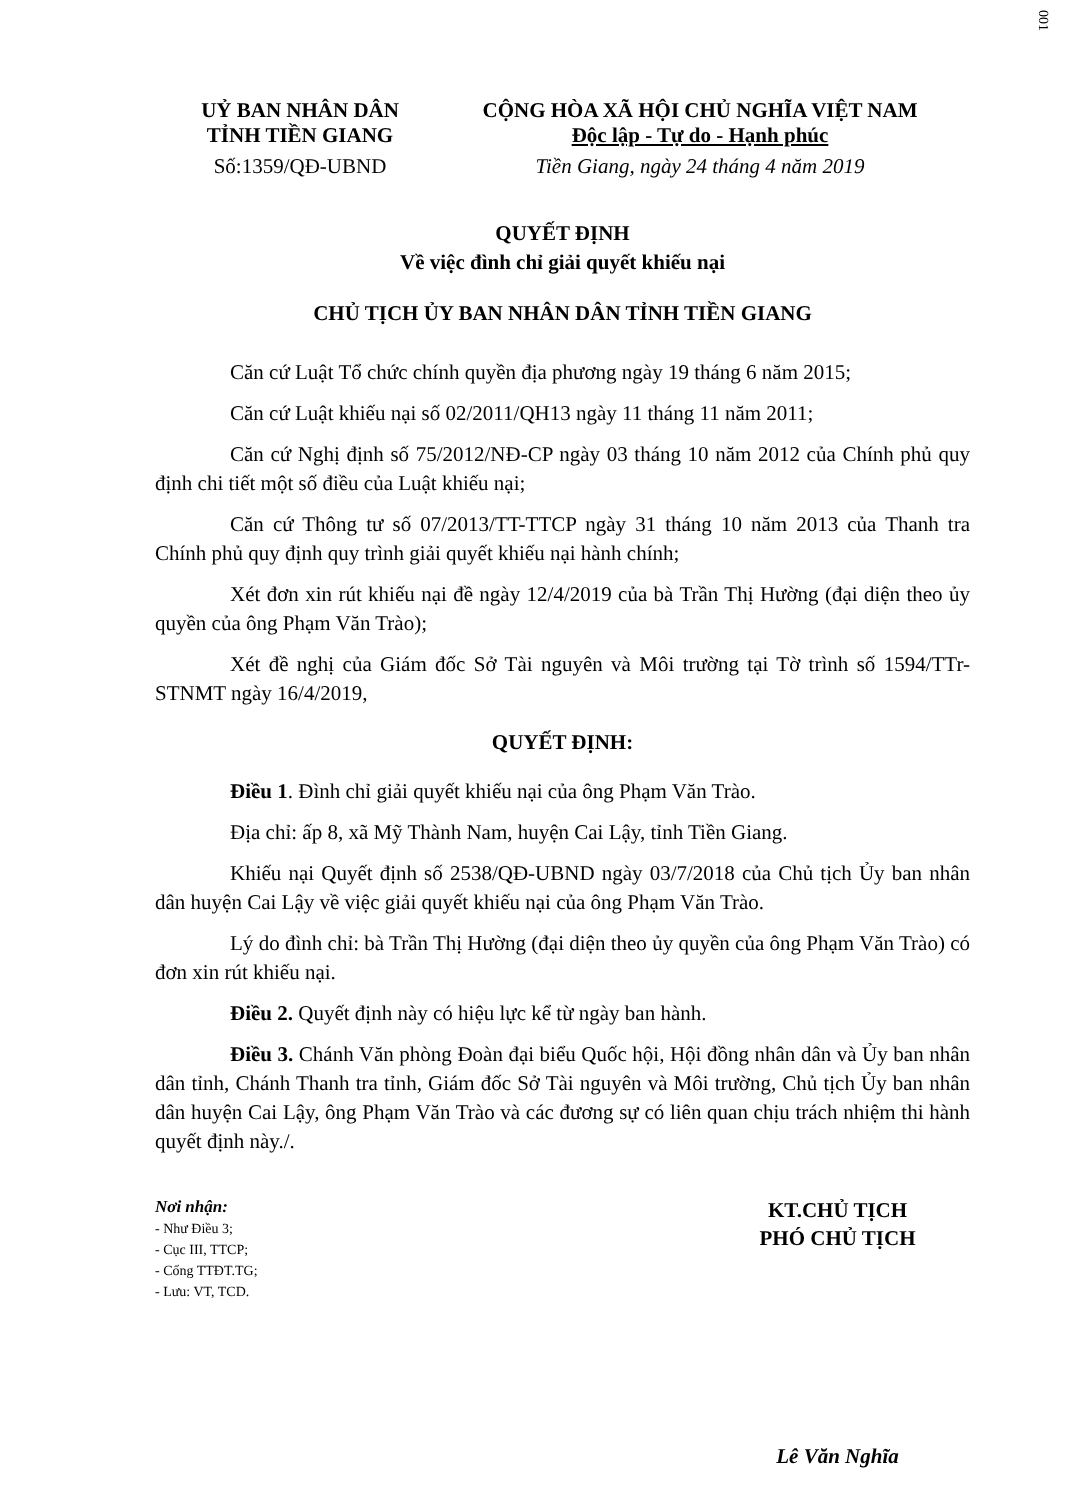001
UỶ BAN NHÂN DÂN
TỈNH TIỀN GIANG
Số:1359/QĐ-UBND
CỘNG HÒA XÃ HỘI CHỦ NGHĨA VIỆT NAM
Độc lập - Tự do - Hạnh phúc
Tiền Giang, ngày 24 tháng 4 năm 2019
QUYẾT ĐỊNH
Về việc đình chỉ giải quyết khiếu nại
CHỦ TỊCH ỦY BAN NHÂN DÂN TỈNH TIỀN GIANG
Căn cứ Luật Tổ chức chính quyền địa phương ngày 19 tháng 6 năm 2015;
Căn cứ Luật khiếu nại số 02/2011/QH13 ngày 11 tháng 11 năm 2011;
Căn cứ Nghị định số 75/2012/NĐ-CP ngày 03 tháng 10 năm 2012 của Chính phủ quy định chi tiết một số điều của Luật khiếu nại;
Căn cứ Thông tư số 07/2013/TT-TTCP ngày 31 tháng 10 năm 2013 của Thanh tra Chính phủ quy định quy trình giải quyết khiếu nại hành chính;
Xét đơn xin rút khiếu nại đề ngày 12/4/2019 của bà Trần Thị Hường (đại diện theo ủy quyền của ông Phạm Văn Trào);
Xét đề nghị của Giám đốc Sở Tài nguyên và Môi trường tại Tờ trình số 1594/TTr-STNMT ngày 16/4/2019,
QUYẾT ĐỊNH:
Điều 1. Đình chỉ giải quyết khiếu nại của ông Phạm Văn Trào.
Địa chỉ: ấp 8, xã Mỹ Thành Nam, huyện Cai Lậy, tỉnh Tiền Giang.
Khiếu nại Quyết định số 2538/QĐ-UBND ngày 03/7/2018 của Chủ tịch Ủy ban nhân dân huyện Cai Lậy về việc giải quyết khiếu nại của ông Phạm Văn Trào.
Lý do đình chỉ: bà Trần Thị Hường (đại diện theo ủy quyền của ông Phạm Văn Trào) có đơn xin rút khiếu nại.
Điều 2. Quyết định này có hiệu lực kể từ ngày ban hành.
Điều 3. Chánh Văn phòng Đoàn đại biểu Quốc hội, Hội đồng nhân dân và Ủy ban nhân dân tỉnh, Chánh Thanh tra tỉnh, Giám đốc Sở Tài nguyên và Môi trường, Chủ tịch Ủy ban nhân dân huyện Cai Lậy, ông Phạm Văn Trào và các đương sự có liên quan chịu trách nhiệm thi hành quyết định này./.
Nơi nhận:
- Như Điều 3;
- Cục III, TTCP;
- Cổng TTĐT.TG;
- Lưu: VT, TCD.
KT.CHỦ TỊCH
PHÓ CHỦ TỊCH
Lê Văn Nghĩa